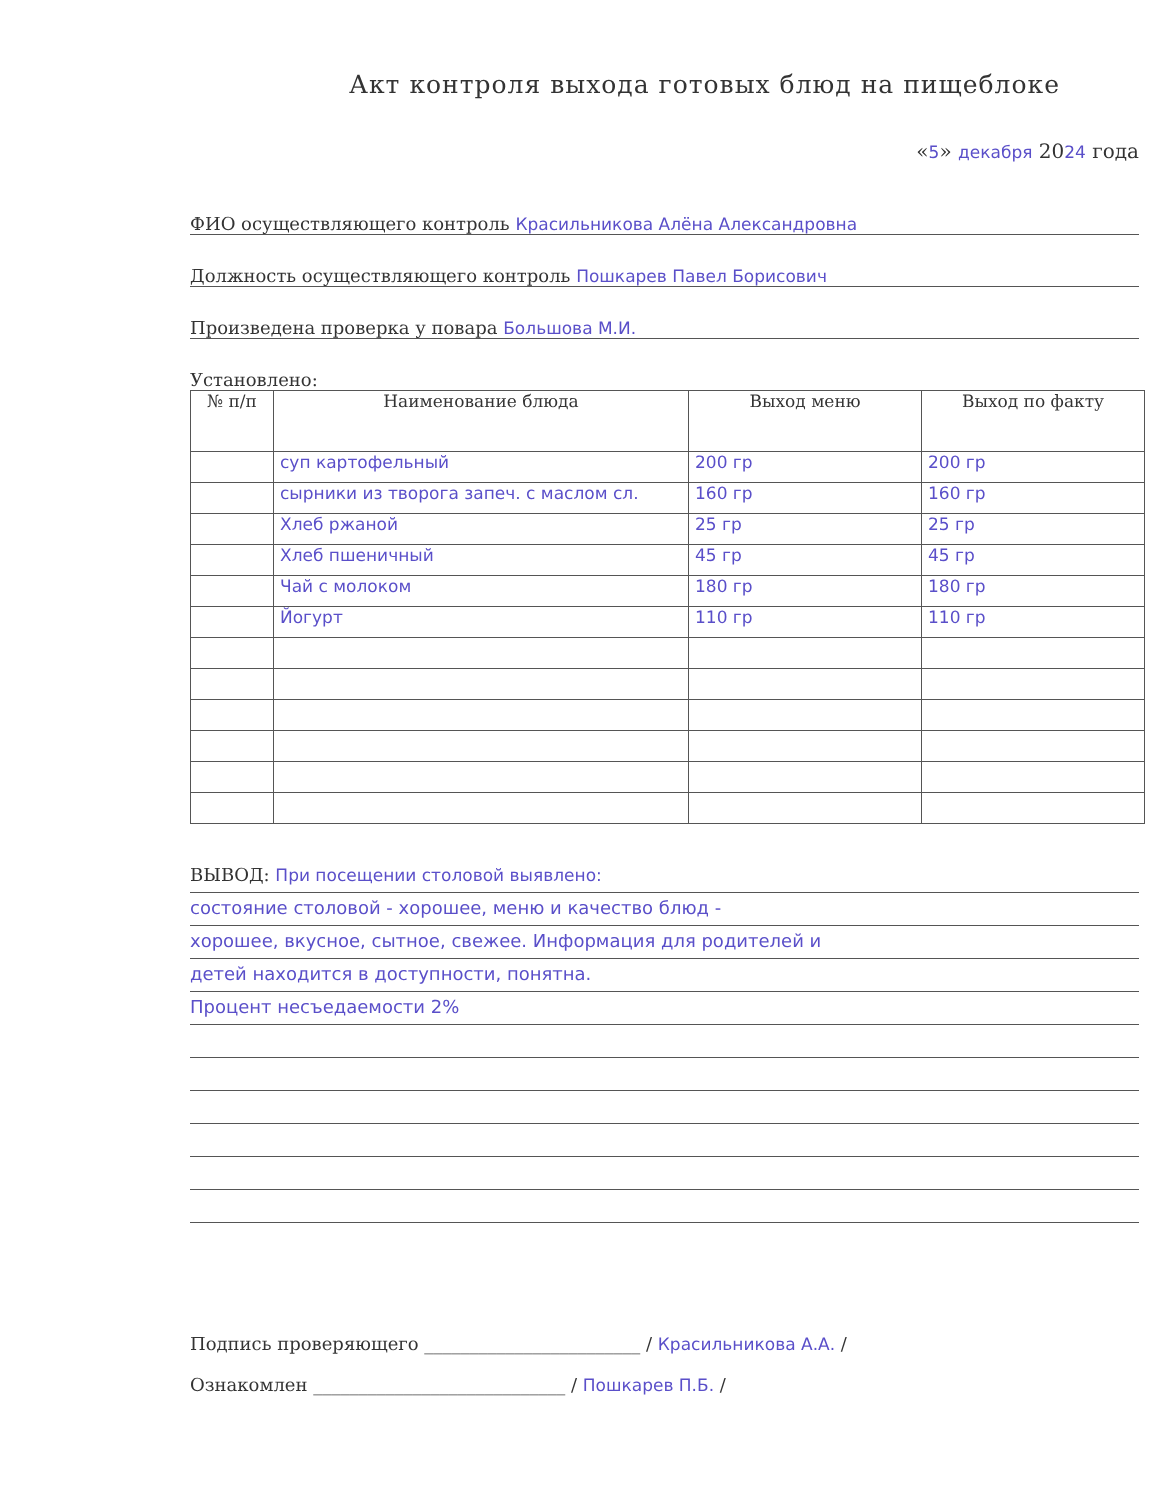Акт контроля выхода готовых блюд на пищеблоке
«5» декабря 2024 года
ФИО осуществляющего контроль Красильникова Алёна Александровна
Должность осуществляющего контроль Пошкарев Павел Борисович
Произведена проверка у повара Большова М.И.
Установлено:
| № п/п | Наименование блюда | Выход меню | Выход по факту |
| --- | --- | --- | --- |
| | суп картофельный | 200 гр | 200 гр |
| | сырники из творога запеч. с маслом сл. | 160 гр | 160 гр |
| | Хлеб ржаной | 25 гр | 25 гр |
| | Хлеб пшеничный | 45 гр | 45 гр |
| | Чай с молоком | 180 гр | 180 гр |
| | Йогурт | 110 гр | 110 гр |
ВЫВОД: При посещении столовой выявлено:
состояние столовой - хорошее, меню и качество блюд -
хорошее, вкусное, сытное, свежее. Информация для родителей и
детей находится в доступности, понятна.
Процент несъедаемости 2%
Подпись проверяющего ________________________ / Красильникова А.А. /
Ознакомлен ____________________________ / Пошкарев П.Б. /